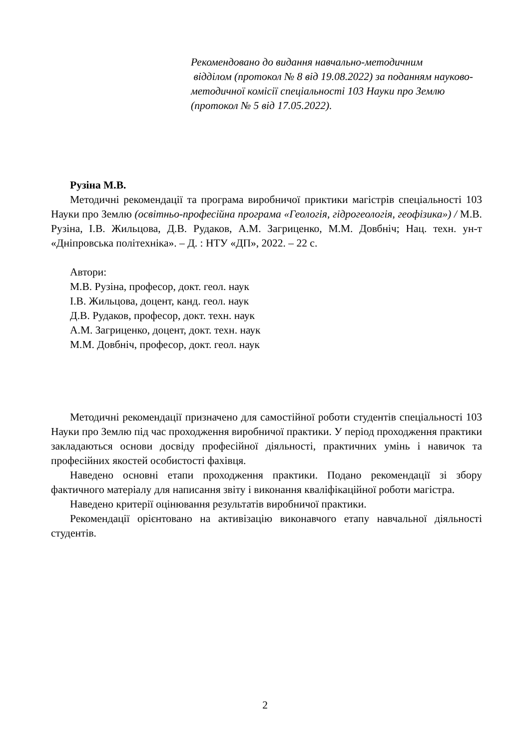Рекомендовано до видання навчально-методичним
відділом (протокол № 8 від 19.08.2022) за поданням науково-методичної комісії спеціальності 103 Науки про Землю (протокол № 5 від 17.05.2022).
Рузіна М.В.
Методичні рекомендації та програма виробничої приктики магістрів спеціальності 103 Науки про Землю (освітньо-професійна програма «Геологія, гідрогеологія, геофізика») / М.В. Рузіна, І.В. Жильцова, Д.В. Рудаков, А.М. Загриценко, М.М. Довбніч; Нац. техн. ун-т «Дніпровська політехніка». – Д. : НТУ «ДП», 2022. – 22 с.
Автори:
М.В. Рузіна, професор, докт. геол. наук
І.В. Жильцова, доцент, канд. геол. наук
Д.В. Рудаков, професор, докт. техн. наук
А.М. Загриценко, доцент, докт. техн. наук
М.М. Довбніч, професор, докт. геол. наук
Методичні рекомендації призначено для самостійної роботи студентів спеціальності 103 Науки про Землю під час проходження виробничої практики. У період проходження практики закладаються основи досвіду професійної діяльності, практичних умінь і навичок та професійних якостей особистості фахівця.
Наведено основні етапи проходження практики. Подано рекомендації зі збору фактичного матеріалу для написання звіту і виконання кваліфікаційної роботи магістра.
Наведено критерії оцінювання результатів виробничої практики.
Рекомендації орієнтовано на активізацію виконавчого етапу навчальної діяльності студентів.
2